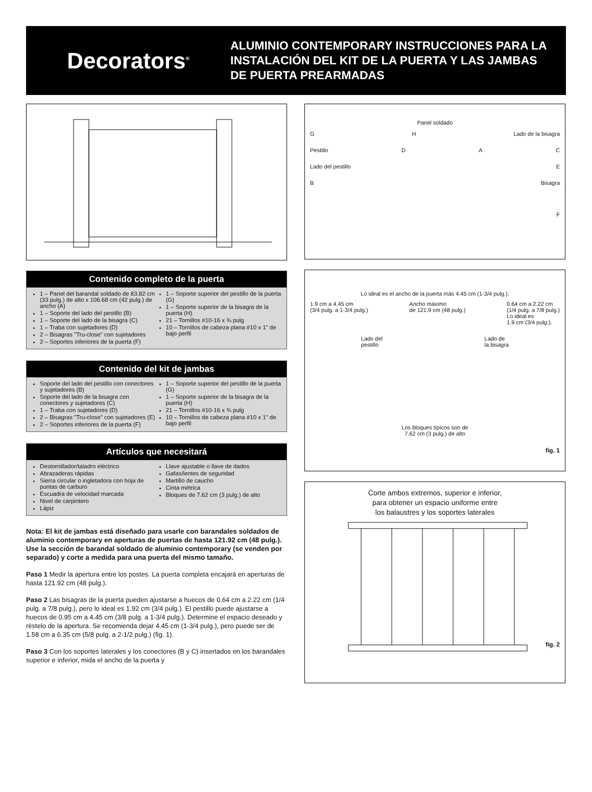Decorators<sup>®</sup>
ALUMINIO CONTEMPORARY INSTRUCCIONES PARA LA
INSTALACIÓN DEL KIT DE LA PUERTA Y LAS JAMBAS
DE PUERTA PREARMADAS
Contenido completo de la puerta
1 – Panel del barandal soldado de 83.82 cm (33 pulg.) de alto x 106.68 cm (42 pulg.) de ancho (A)
1 – Soporte del lado del pestillo (B)
1 – Soporte del lado de la bisagra (C)
1 – Traba con sujetadores (D)
2 – Bisagras "Tru-close" con sujetadores
2 – Soportes inferiores de la puerta (F)
1 – Soporte superior del pestillo de la puerta (G)
1 – Soporte superior de la bisagra de la puerta (H)
21 – Tornillos #10-16 x ¾ pulg
10 – Tornillos de cabeza plana #10 x 1" de bajo perfil
Contenido del kit de jambas
Soporte del lado del pestillo con conectores y sujetadores (B)
Soporte del lado de la bisagra con conectores y sujetadores (C)
1 – Traba con sujetadores (D)
2 – Bisagras "Tru-close" con sujetadores (E)
2 – Soportes inferiores de la puerta (F)
1 – Soporte superior del pestillo de la puerta (G)
1 – Soporte superior de la bisagra de la puerta (H)
21 – Tornillos #10-16 x ¾ pulg
10 – Tornillos de cabeza plana #10 x 1" de bajo perfil
Artículos que necesitará
Destornillador/taladro eléctrico
Abrazaderas rápidas
Sierra circular o ingletadora con hoja de puntas de carburo
Escuadra de velocidad marcada
Nivel de carpintero
Lápiz
Llave ajustable o llave de dados
Gafas/lentes de seguridad
Martillo de caucho
Cinta métrica
Bloques de 7.62 cm (3 pulg.) de alto
Nota: El kit de jambas está diseñado para usarle con barandales soldados de aluminio contemporary en aperturas de puertas de hasta 121.92 cm (48 pulg.). Use la sección de barandal soldado de aluminio contemporary (se venden por separado) y corte a medida para una puerta del mismo tamaño.
Paso 1 Medir la apertura entre los postes. La puerta completa encajará en aperturas de hasta 121.92 cm (48 pulg.).
Paso 2 Las bisagras de la puerta pueden ajustarse a huecos de 0.64 cm a 2.22 cm (1/4 pulg. a 7/8 pulg.), pero lo ideal es 1.92 cm (3/4 pulg.). El pestillo puede ajustarse a huecos de 0.95 cm a 4.45 cm (3/8 pulg. a 1-3/4 pulg.). Determine el espacio deseado y réstelo de la apertura. Se recomienda dejar 4.45 cm (1-3/4 pulg.), pero puede ser de 1.58 cm a 6.35 cm (5/8 pulg. a 2-1/2 pulg.) (fig. 1).
Paso 3 Con los soportes laterales y los conectores (B y C) insertados en los barandales superior e inferior, mida el ancho de la puerta y
Panel soldado
G H Lado de la bisagra
Pestillo D A C
Lado del pestillo E
B Bisagra
F
Lo ideal es el ancho de la puerta más 4.45 cm (1-3/4 pulg.).
1.9 cm a 4.45 cm
(3/4 pulg. a 1-3/4 pulg.) Ancho máximo
de 121.9 cm (48 pulg.) 0.64 cm a 2.22 cm
(1/4 pulg. a 7/8 pulg.)
Lo ideal es
1.9 cm (3/4 pulg.).
Lado del
pestillo Lado de
la bisagra
Los bloques típicos son de
7.62 cm (3 pulg.) de alto
fig. 1
Corte ambos extremos, superior e inferior,
para obtener un espacio uniforme entre
los balaustres y los soportes laterales
fig. 2